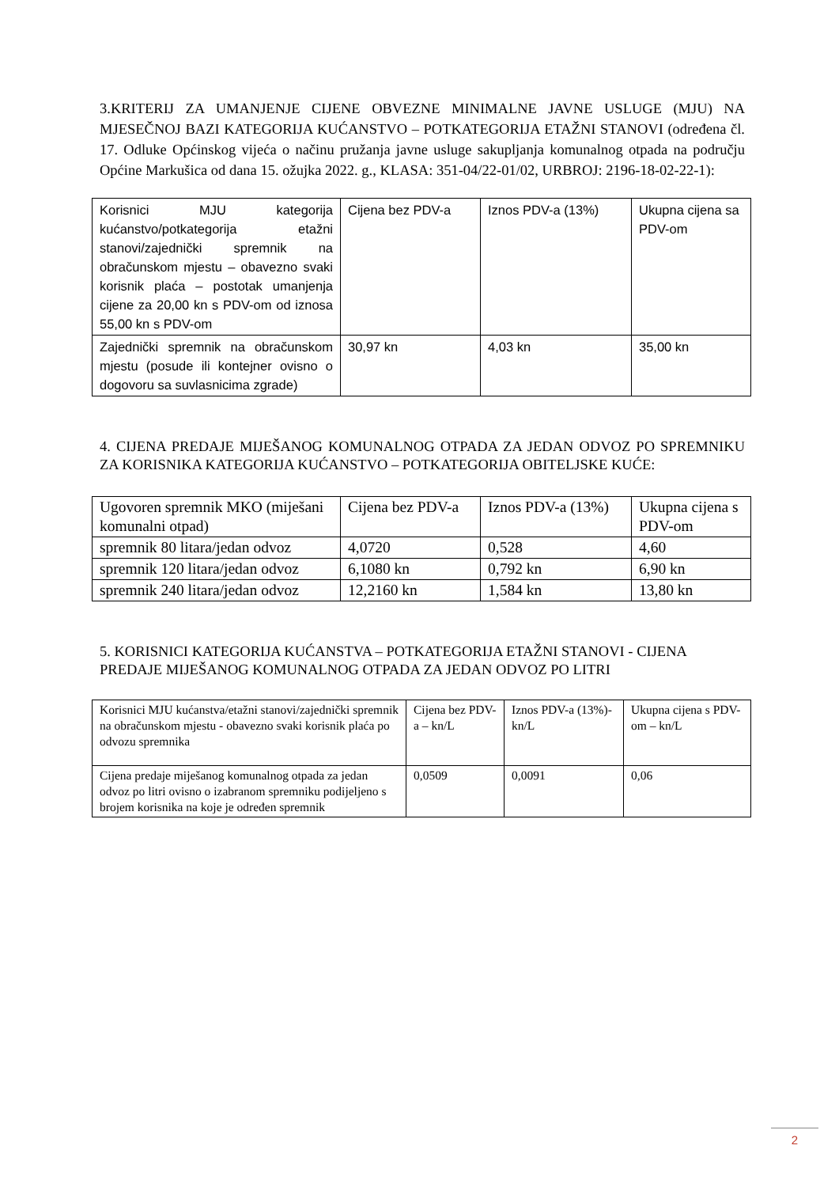3.KRITERIJ ZA UMANJENJE CIJENE OBVEZNE MINIMALNE JAVNE USLUGE (MJU) NA MJESEČNOJ BAZI KATEGORIJA KUĆANSTVO – POTKATEGORIJA ETAŽNI STANOVI (određena čl. 17. Odluke Općinskog vijeća o načinu pružanja javne usluge sakupljanja komunalnog otpada na području Općine Markušica od dana 15. ožujka 2022. g., KLASA: 351-04/22-01/02, URBROJ: 2196-18-02-22-1):
| Korisnici MJU kategorija kućanstvo/potkategorija etažni stanovi/zajednički spremnik na obračunskom mjestu – obavezno svaki korisnik plaća – postotak umanjenja cijene za 20,00 kn s PDV-om od iznosa 55,00 kn s PDV-om | Cijena bez PDV-a | Iznos PDV-a (13%) | Ukupna cijena sa PDV-om |
| Zajednički spremnik na obračunskom mjestu (posude ili kontejner ovisno o dogovoru sa suvlasnicima zgrade) | 30,97 kn | 4,03 kn | 35,00 kn |
4. CIJENA PREDAJE MIJEŠANOG KOMUNALNOG OTPADA ZA JEDAN ODVOZ PO SPREMNIKU ZA KORISNIKA KATEGORIJA KUĆANSTVO – POTKATEGORIJA OBITELJSKE KUĆE:
| Ugovoren spremnik MKO (miješani komunalni otpad) | Cijena bez PDV-a | Iznos PDV-a (13%) | Ukupna cijena s PDV-om |
| spremnik 80 litara/jedan odvoz | 4,0720 | 0,528 | 4,60 |
| spremnik 120 litara/jedan odvoz | 6,1080 kn | 0,792 kn | 6,90 kn |
| spremnik 240 litara/jedan odvoz | 12,2160 kn | 1,584 kn | 13,80 kn |
5. KORISNICI KATEGORIJA KUĆANSTVA – POTKATEGORIJA ETAŽNI STANOVI - CIJENA PREDAJE MIJEŠANOG KOMUNALNOG OTPADA ZA JEDAN ODVOZ PO LITRI
| Korisnici MJU kućanstva/etažni stanovi/zajednički spremnik na obračunskom mjestu - obavezno svaki korisnik plaća po odvozu spremnika | Cijena bez PDV-a – kn/L | Iznos PDV-a (13%)- kn/L | Ukupna cijena s PDV-om – kn/L |
| Cijena predaje miješanog komunalnog otpada za jedan odvoz po litri ovisno o izabranom spremniku podijeljeno s brojem korisnika na koje je određen spremnik | 0,0509 | 0,0091 | 0,06 |
2